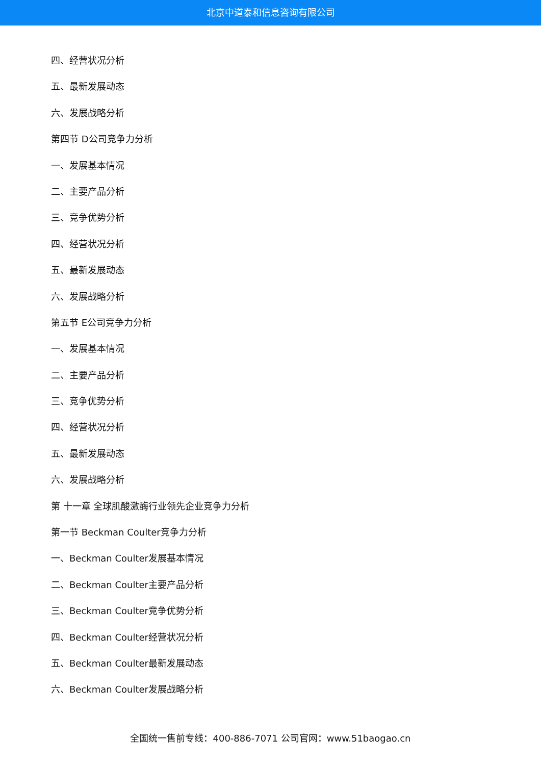北京中道泰和信息咨询有限公司
四、经营状况分析
五、最新发展动态
六、发展战略分析
第四节 D公司竞争力分析
一、发展基本情况
二、主要产品分析
三、竞争优势分析
四、经营状况分析
五、最新发展动态
六、发展战略分析
第五节 E公司竞争力分析
一、发展基本情况
二、主要产品分析
三、竞争优势分析
四、经营状况分析
五、最新发展动态
六、发展战略分析
第 十一章 全球肌酸激酶行业领先企业竞争力分析
第一节 Beckman Coulter竞争力分析
一、Beckman Coulter发展基本情况
二、Beckman Coulter主要产品分析
三、Beckman Coulter竞争优势分析
四、Beckman Coulter经营状况分析
五、Beckman Coulter最新发展动态
六、Beckman Coulter发展战略分析
全国统一售前专线：400-886-7071 公司官网：www.51baogao.cn